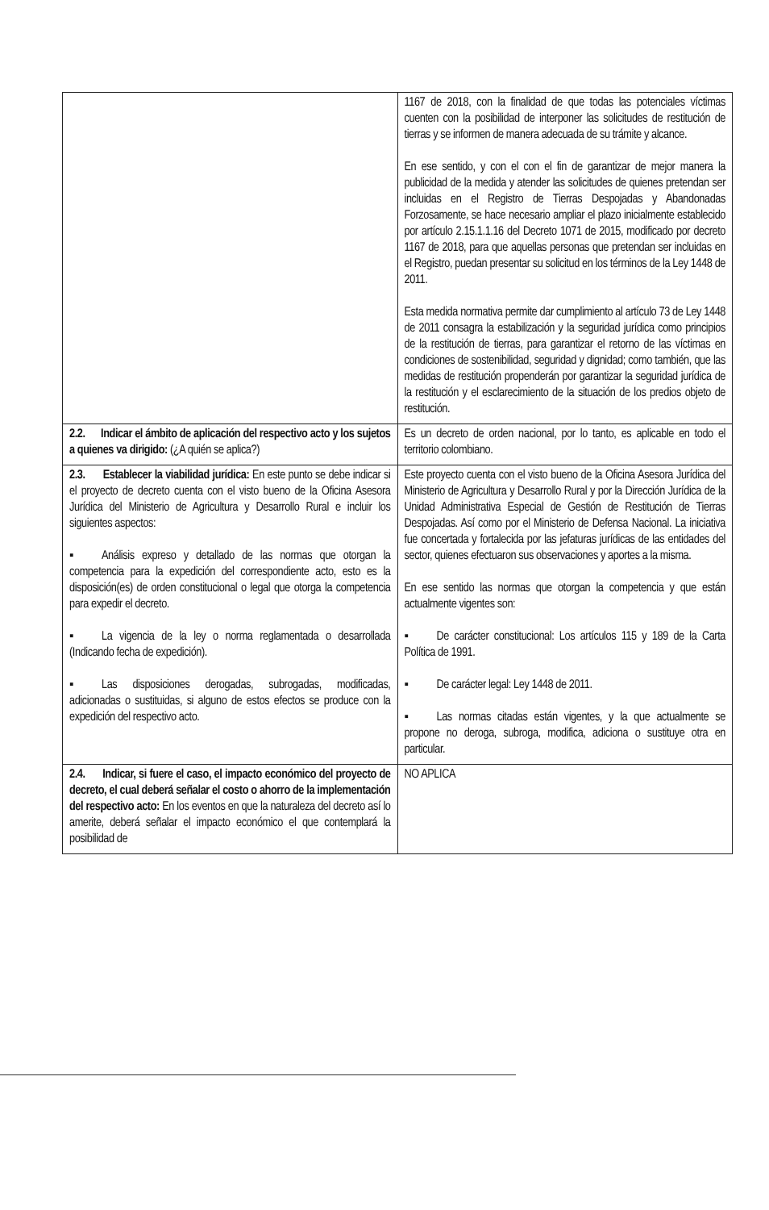| | 1167 de 2018, con la finalidad de que todas las potenciales víctimas cuenten con la posibilidad de interponer las solicitudes de restitución de tierras y se informen de manera adecuada de su trámite y alcance. En ese sentido, y con el con el fin de garantizar de mejor manera la publicidad de la medida y atender las solicitudes de quienes pretendan ser incluidas en el Registro de Tierras Despojadas y Abandonadas Forzosamente, se hace necesario ampliar el plazo inicialmente establecido por artículo 2.15.1.1.16 del Decreto 1071 de 2015, modificado por decreto 1167 de 2018, para que aquellas personas que pretendan ser incluidas en el Registro, puedan presentar su solicitud en los términos de la Ley 1448 de 2011. Esta medida normativa permite dar cumplimiento al artículo 73 de Ley 1448 de 2011 consagra la estabilización y la seguridad jurídica como principios de la restitución de tierras, para garantizar el retorno de las víctimas en condiciones de sostenibilidad, seguridad y dignidad; como también, que las medidas de restitución propenderán por garantizar la seguridad jurídica de la restitución y el esclarecimiento de la situación de los predios objeto de restitución. |
| 2.2. Indicar el ámbito de aplicación del respectivo acto y los sujetos a quienes va dirigido: (¿A quién se aplica?) | Es un decreto de orden nacional, por lo tanto, es aplicable en todo el territorio colombiano. |
| 2.3. Establecer la viabilidad jurídica: En este punto se debe indicar si el proyecto de decreto cuenta con el visto bueno de la Oficina Asesora Jurídica del Ministerio de Agricultura y Desarrollo Rural e incluir los siguientes aspectos: ▪ Análisis expreso y detallado de las normas que otorgan la competencia para la expedición del correspondiente acto, esto es la disposición(es) de orden constitucional o legal que otorga la competencia para expedir el decreto. ▪ La vigencia de la ley o norma reglamentada o desarrollada (Indicando fecha de expedición). ▪ Las disposiciones derogadas, subrogadas, modificadas, adicionadas o sustituidas, si alguno de estos efectos se produce con la expedición del respectivo acto. | Este proyecto cuenta con el visto bueno de la Oficina Asesora Jurídica del Ministerio de Agricultura y Desarrollo Rural y por la Dirección Jurídica de la Unidad Administrativa Especial de Gestión de Restitución de Tierras Despojadas. Así como por el Ministerio de Defensa Nacional. La iniciativa fue concertada y fortalecida por las jefaturas jurídicas de las entidades del sector, quienes efectuaron sus observaciones y aportes a la misma. En ese sentido las normas que otorgan la competencia y que están actualmente vigentes son: ▪ De carácter constitucional: Los artículos 115 y 189 de la Carta Política de 1991. ▪ De carácter legal: Ley 1448 de 2011. ▪ Las normas citadas están vigentes, y la que actualmente se propone no deroga, subroga, modifica, adiciona o sustituye otra en particular. |
| 2.4. Indicar, si fuere el caso, el impacto económico del proyecto de decreto, el cual deberá señalar el costo o ahorro de la implementación del respectivo acto: En los eventos en que la naturaleza del decreto así lo amerite, deberá señalar el impacto económico el que contemplará la posibilidad de | NO APLICA |